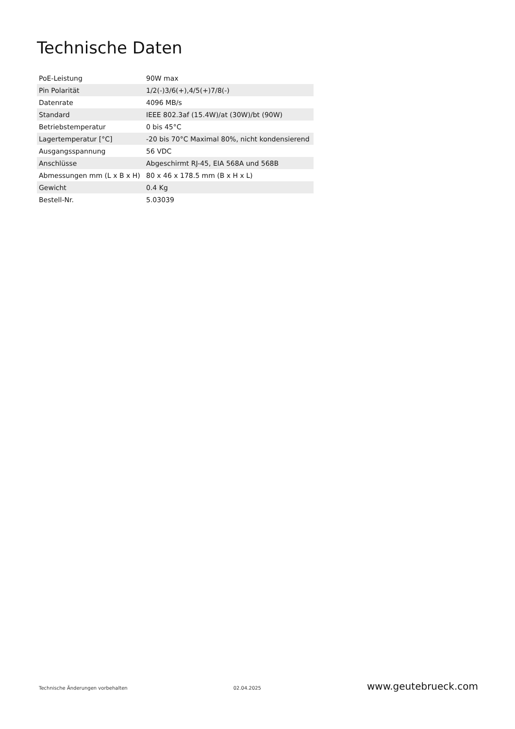Technische Daten
| PoE-Leistung | 90W max |
| Pin Polarität | 1/2(-)3/6(+),4/5(+)7/8(-) |
| Datenrate | 4096 MB/s |
| Standard | IEEE 802.3af (15.4W)/at (30W)/bt (90W) |
| Betriebstemperatur | 0 bis 45°C |
| Lagertemperatur [°C] | -20 bis 70°C Maximal 80%, nicht kondensierend |
| Ausgangsspannung | 56 VDC |
| Anschlüsse | Abgeschirmt RJ-45, EIA 568A und 568B |
| Abmessungen mm (L x B x H) | 80 x 46 x 178.5 mm (B x H x L) |
| Gewicht | 0.4 Kg |
| Bestell-Nr. | 5.03039 |
Technische Änderungen vorbehalten 02.04.2025 www.geutebrueck.com